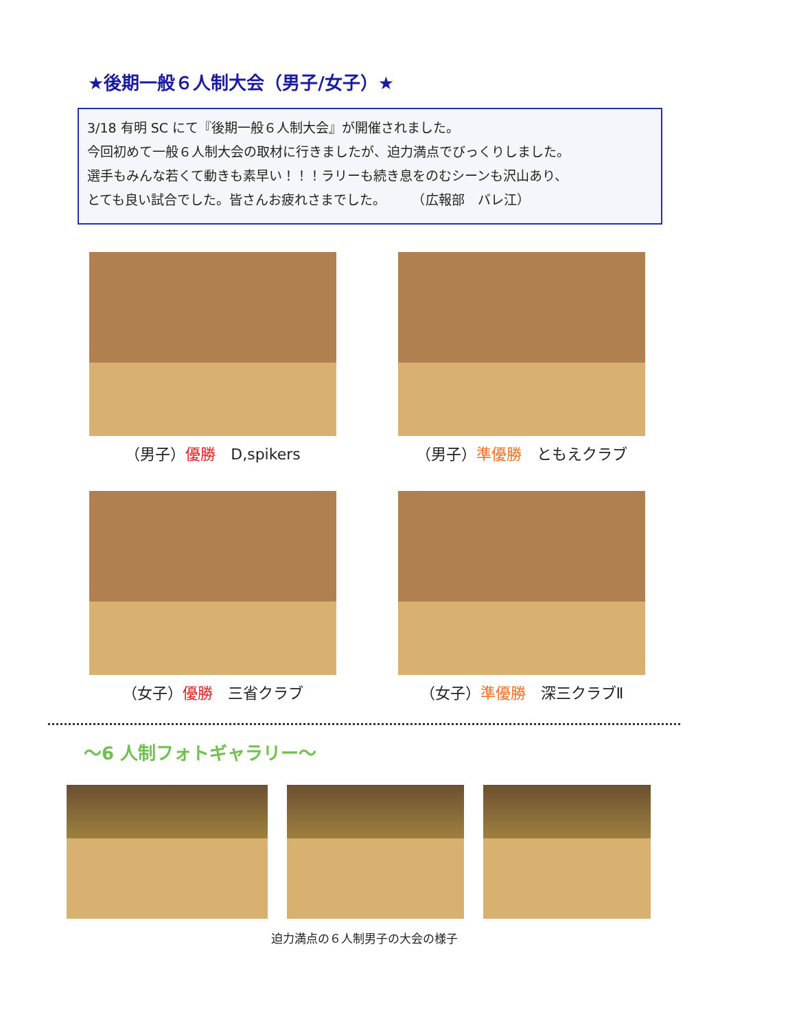★後期一般６人制大会（男子/女子）★
3/18 有明 SC にて『後期一般６人制大会』が開催されました。
今回初めて一般６人制大会の取材に行きましたが、迫力満点でびっくりしました。
選手もみんな若くて動きも素早い！！！ラリーも続き息をのむシーンも沢山あり、
とても良い試合でした。皆さんお疲れさまでした。　　　（広報部　バレ江）
（男子）優勝　D,spikers
（男子）準優勝　ともえクラブ
（女子）優勝　三省クラブ
（女子）準優勝　深三クラブⅡ
～6 人制フォトギャラリー～
迫力満点の６人制男子の大会の様子